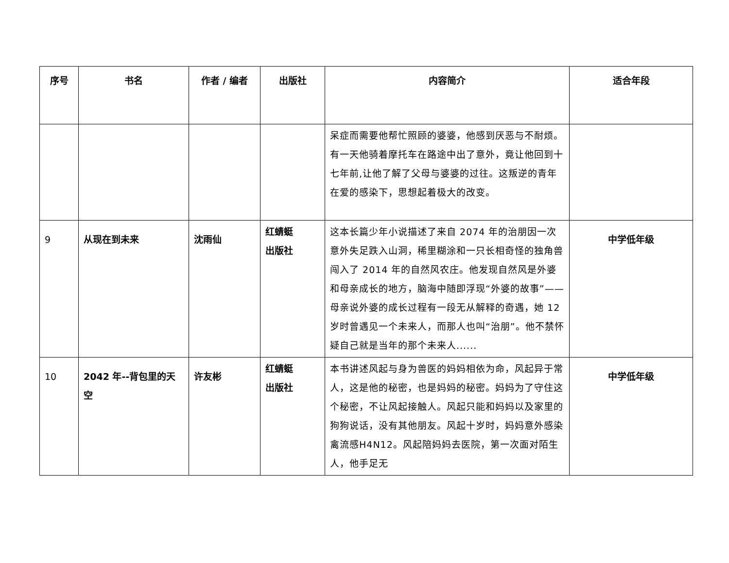| 序号 | 书名 | 作者 / 编者 | 出版社 | 内容简介 | 适合年段 |
| --- | --- | --- | --- | --- | --- |
| | | | | 呆症而需要他帮忙照顾的婆婆，他感到厌恶与不耐烦。有一天他骑着摩托车在路途中出了意外，竟让他回到十七年前,让他了解了父母与婆婆的过往。这叛逆的青年在爱的感染下，思想起着极大的改变。 | |
| 9 | 从现在到未来 | 沈雨仙 | 红蜻蜓 出版社 | 这本长篇少年小说描述了来自 2074 年的治朋因一次意外失足跌入山洞，稀里糊涂和一只长相奇怪的独角兽闯入了 2014 年的自然风农庄。他发现自然风是外婆和母亲成长的地方，脑海中随即浮现“外婆的故事”——母亲说外婆的成长过程有一段无从解释的奇遇，她 12 岁时曾遇见一个未来人，而那人也叫“治朋”。他不禁怀疑自己就是当年的那个未来人...... | 中学低年级 |
| 10 | 2042 年--背包里的天空 | 许友彬 | 红蜻蜓 出版社 | 本书讲述风起与身为兽医的妈妈相依为命，风起异于常人，这是他的秘密，也是妈妈的秘密。妈妈为了守住这个秘密，不让风起接触人。风起只能和妈妈以及家里的狗狗说话，没有其他朋友。风起十岁时，妈妈意外感染禽流感H4N12。风起陪妈妈去医院，第一次面对陌生人，他手足无 | 中学低年级 |